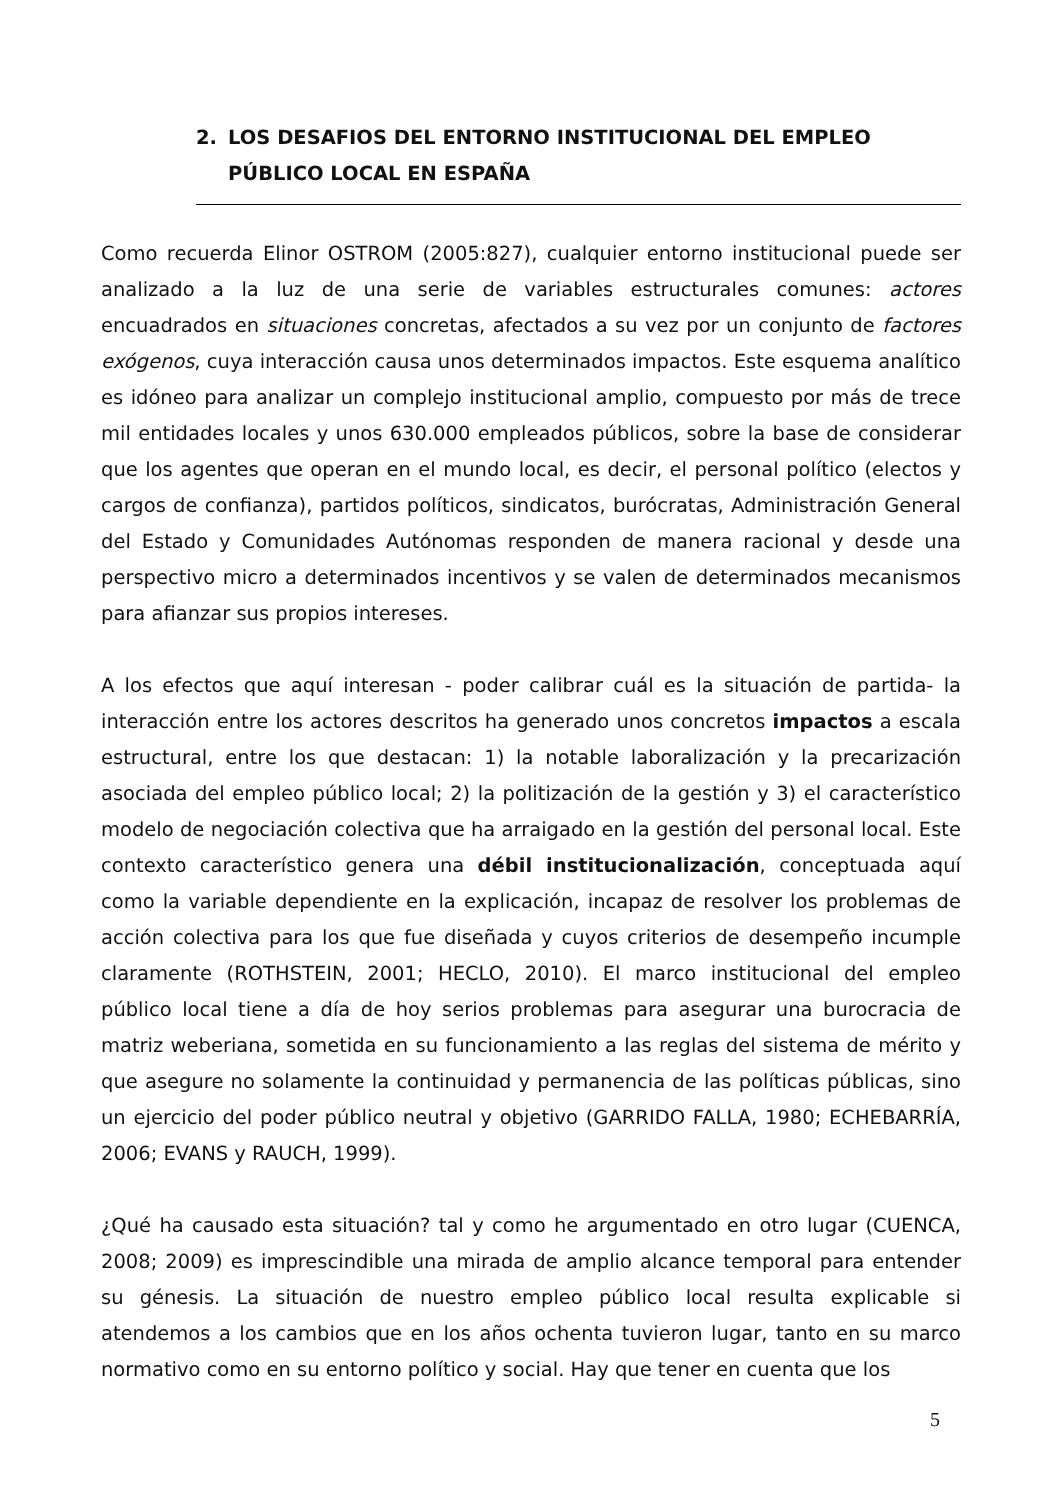2. LOS DESAFIOS DEL ENTORNO INSTITUCIONAL DEL EMPLEO
PÚBLICO LOCAL EN ESPAÑA
Como recuerda Elinor OSTROM (2005:827), cualquier entorno institucional puede ser analizado a la luz de una serie de variables estructurales comunes: actores encuadrados en situaciones concretas, afectados a su vez por un conjunto de factores exógenos, cuya interacción causa unos determinados impactos. Este esquema analítico es idóneo para analizar un complejo institucional amplio, compuesto por más de trece mil entidades locales y unos 630.000 empleados públicos, sobre la base de considerar que los agentes que operan en el mundo local, es decir, el personal político (electos y cargos de confianza), partidos políticos, sindicatos, burócratas, Administración General del Estado y Comunidades Autónomas responden de manera racional y desde una perspectivo micro a determinados incentivos y se valen de determinados mecanismos para afianzar sus propios intereses.
A los efectos que aquí interesan - poder calibrar cuál es la situación de partida- la interacción entre los actores descritos ha generado unos concretos impactos a escala estructural, entre los que destacan: 1) la notable laboralización y la precarización asociada del empleo público local; 2) la politización de la gestión y 3) el característico modelo de negociación colectiva que ha arraigado en la gestión del personal local. Este contexto característico genera una débil institucionalización, conceptuada aquí como la variable dependiente en la explicación, incapaz de resolver los problemas de acción colectiva para los que fue diseñada y cuyos criterios de desempeño incumple claramente (ROTHSTEIN, 2001; HECLO, 2010). El marco institucional del empleo público local tiene a día de hoy serios problemas para asegurar una burocracia de matriz weberiana, sometida en su funcionamiento a las reglas del sistema de mérito y que asegure no solamente la continuidad y permanencia de las políticas públicas, sino un ejercicio del poder público neutral y objetivo (GARRIDO FALLA, 1980; ECHEBARRÍA, 2006; EVANS y RAUCH, 1999).
¿Qué ha causado esta situación? tal y como he argumentado en otro lugar (CUENCA, 2008; 2009) es imprescindible una mirada de amplio alcance temporal para entender su génesis. La situación de nuestro empleo público local resulta explicable si atendemos a los cambios que en los años ochenta tuvieron lugar, tanto en su marco normativo como en su entorno político y social. Hay que tener en cuenta que los
5